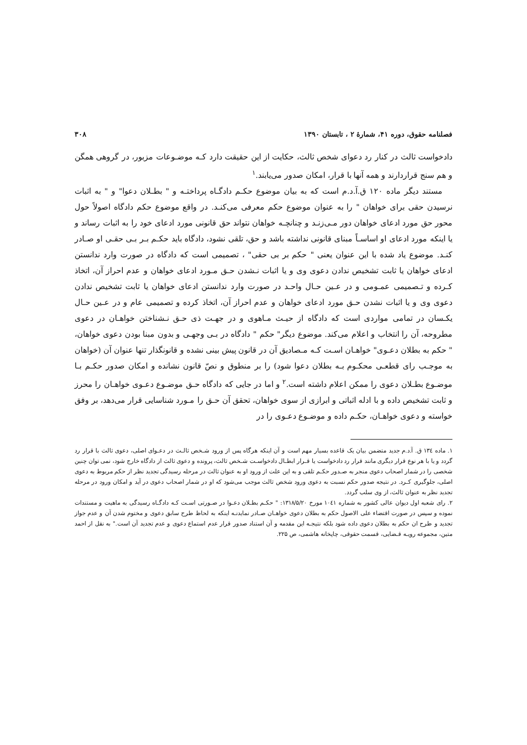فصلنامه حقوق، دوره ۴۱، شمارهٔ ۲ ، تابستان ۱۳۹۰ ۳۰۸
دادخواست ثالث در کنار رد دعوای شخص ثالث، حکایت از این حقیقت دارد کـه موضـوعات مزبور، در گروهی همگن و هم سنج قراردارند و همه آنها با قرار، امکان صدور می‌یابند.<sup>۱</sup>
مستند دیگر ماده ۱۲۰ ق.آ.د.م است که به بیان موضوع حکـم دادگـاه پرداختـه و " بطـلان دعوا" و " به اثبات نرسیدن حقی برای خواهان " را به عنوان موضوع حکم معرفی می‌کنـد. در واقع موضوع حکم دادگاه اصولاً حول محور حق مورد ادعای خواهان دور مـی‌زنـد و چنانچـه خواهان نتواند حق قانونی مورد ادعای خود را به اثبات رساند و یا اینکه مورد ادعای او اساسـاً مبنای قانونی نداشته باشد و حق، تلقی نشود، دادگاه باید حکـم بـر بـی حقـی او صـادر کنـد. موضوع یاد شده با این عنوان یعنی " حکم بر بی حقی" ، تصمیمی است که دادگاه در صورت وارد ندانستن ادعای خواهان یا ثابت تشخیص ندادن دعوی وی و یا اثبات نـشدن حـق مـورد ادعای خواهان و عدم احراز آن، اتخاذ کـرده و تـصمیمی عمـومی و در عـین حـال واحـد در صورت وارد ندانستن ادعای خواهان یا ثابت تشخیص ندادن دعوی وی و یا اثبات نشدن حـق مورد ادعای خواهان و عدم احراز آن، اتخاذ کرده و تصمیمی عام و در عـین حـال یکـسان در تمامی مواردی است که دادگاه از حیـث مـاهوی و در جهـت ذی حـق نـشناختن خواهـان در دعوی مطروحه، آن را انتخاب و اعلام می‌کند. موضوع دیگر" حکم " دادگاه در بـی وجهـی و بدون مبنا بودن دعوی خواهان، " حکم به بطلان دعـوی" خواهـان اسـت کـه مـصادیق آن در قانون پیش بینی نشده و قانونگذار تنها عنوان آن (خواهان به موجـب رای قطعـی محکـوم بـه بطلان دعوا شود) را بر منطوق و نصّ قانون نشانده و امکان صدور حکـم بـا موضـوع بطـلان دعوی را ممکن اعلام داشته است.<sup>۲</sup> و اما در جایی که دادگاه حـق موضـوع دعـوی خواهـان را محرز و ثابت تشخیص داده و با ادله اثباتی و ابرازی از سوی خواهان، تحقق آن حـق را مـورد شناسایی قرار می‌دهد، بر وفق خواسته و دعوی خواهـان، حکـم داده و موضـوع دعـوی را در
۱. ماده ۱۳٤ ق. آ.د.م جدید متضمن بیان یک قاعده بسیار مهم است و آن اینکه هرگاه پس از ورود شـخص ثالـث در دعـوای اصلی، دعوی ثالث با قرار رد گردد و یا با هر نوع قرار دیگری مانند قرار رد دادخواست یا قـرار ابطـال دادخواسـت شـخص ثالث، پرونده و دعوی ثالث از دادگاه خارج شود، نمی توان چنین شخصی را در شمار اصحاب دعوی منجر به صـدور حکـم تلقی و به این علت از ورود او به عنوان ثالث در مرحله رسیدگی تجدید نظر از حکم مربوط به دعوی اصلی، جلوگیری کـرد. در نتیجه صدور حکم نسبت به دعوی ورود شخص ثالث موجب می‌شود که او در شمار اصحاب دعوی در آید و امکان ورود در مرحله تجدید نظر به عنوان ثالث، از وی سلب گردد.
۲. رای شعبه اول دیوان عالی کشور به شماره ۱۰٤۱ مورخ ۱۳۱۸/۵/۲۰: " حکـم بطـلان دعـوا در صـورتی اسـت کـه دادگـاه رسیدگی به ماهیت و مستندات نموده و سپس در صورت اقتضاء علی الاصول حکم به بطلان دعوی خواهـان صـادر نمایدنـه اینکه به لحاظ طرح سابق دعوی و مختوم شدن آن و عدم جواز تجدید و طرح ان حکم به بطلان دعوی داده شود بلکه نتیجـه این مقدمه و آن استناد صدور قرار عدم استماع دعوی و عدم تجدید آن است." به نقل از احمد متین، مجموعه رویـه قـضایی، قسمت حقوقی، چاپخانه هاشمی، ص ۲۲۵.